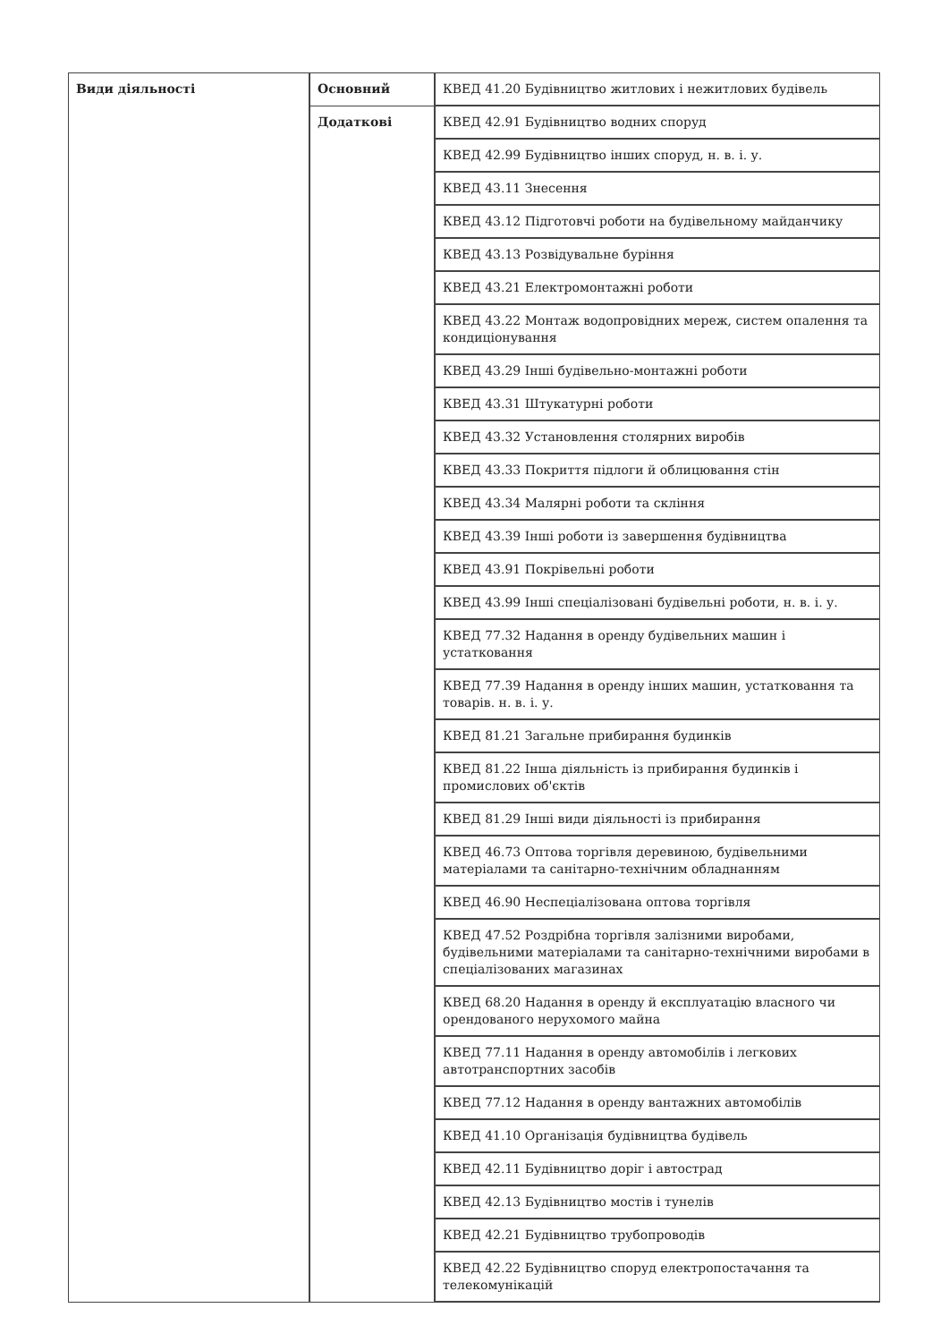| Види діяльності | Основний | КВЕД 41.20 Будівництво житлових і нежитлових будівель |
| | Додаткові | КВЕД 42.91 Будівництво водних споруд |
| | | КВЕД 42.99 Будівництво інших споруд, н. в. і. у. |
| | | КВЕД 43.11 Знесення |
| | | КВЕД 43.12 Підготовчі роботи на будівельному майданчику |
| | | КВЕД 43.13 Розвідувальне буріння |
| | | КВЕД 43.21 Електромонтажні роботи |
| | | КВЕД 43.22 Монтаж водопровідних мереж, систем опалення та кондиціонування |
| | | КВЕД 43.29 Інші будівельно-монтажні роботи |
| | | КВЕД 43.31 Штукатурні роботи |
| | | КВЕД 43.32 Установлення столярних виробів |
| | | КВЕД 43.33 Покриття підлоги й облицювання стін |
| | | КВЕД 43.34 Малярні роботи та скління |
| | | КВЕД 43.39 Інші роботи із завершення будівництва |
| | | КВЕД 43.91 Покрівельні роботи |
| | | КВЕД 43.99 Інші спеціалізовані будівельні роботи, н. в. і. у. |
| | | КВЕД 77.32 Надання в оренду будівельних машин і устатковання |
| | | КВЕД 77.39 Надання в оренду інших машин, устатковання та товарів. н. в. і. у. |
| | | КВЕД 81.21 Загальне прибирання будинків |
| | | КВЕД 81.22 Інша діяльність із прибирання будинків і промислових об'єктів |
| | | КВЕД 81.29 Інші види діяльності із прибирання |
| | | КВЕД 46.73 Оптова торгівля деревиною, будівельними матеріалами та санітарно-технічним обладнанням |
| | | КВЕД 46.90 Неспеціалізована оптова торгівля |
| | | КВЕД 47.52 Роздрібна торгівля залізними виробами, будівельними матеріалами та санітарно-технічними виробами в спеціалізованих магазинах |
| | | КВЕД 68.20 Надання в оренду й експлуатацію власного чи орендованого нерухомого майна |
| | | КВЕД 77.11 Надання в оренду автомобілів і легкових автотранспортних засобів |
| | | КВЕД 77.12 Надання в оренду вантажних автомобілів |
| | | КВЕД 41.10 Організація будівництва будівель |
| | | КВЕД 42.11 Будівництво доріг і автострад |
| | | КВЕД 42.13 Будівництво мостів і тунелів |
| | | КВЕД 42.21 Будівництво трубопроводів |
| | | КВЕД 42.22 Будівництво споруд електропостачання та телекомунікацій |